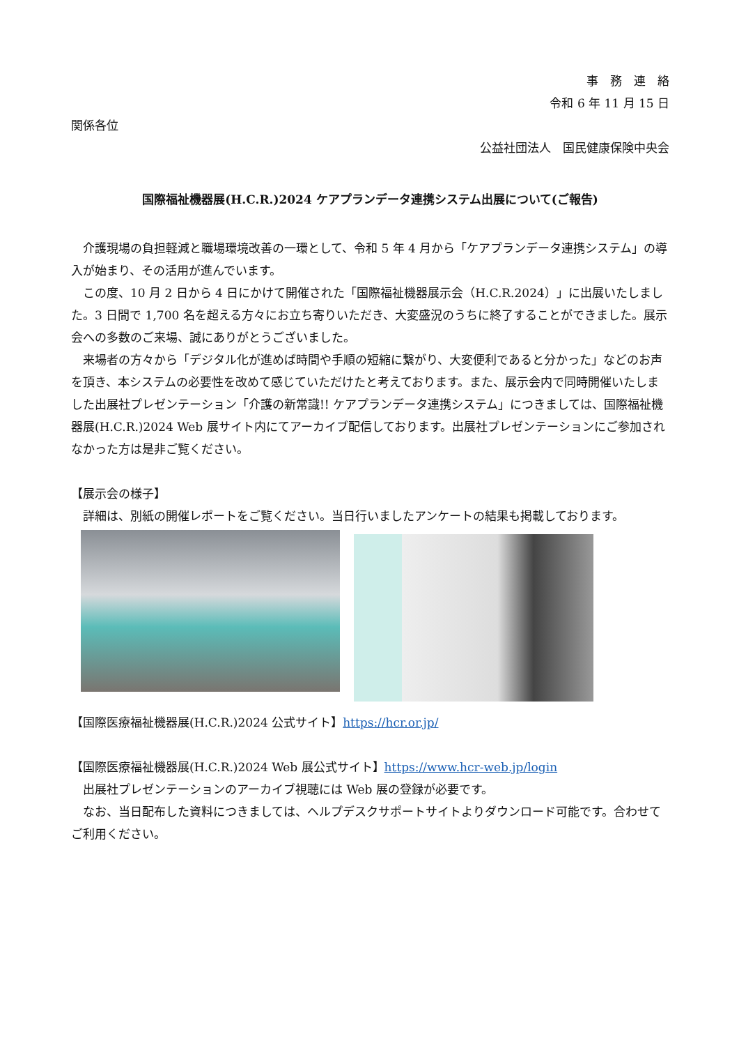事　務　連　絡
令和 6 年 11 月 15 日
関係各位
公益社団法人　国民健康保険中央会
国際福祉機器展(H.C.R.)2024 ケアプランデータ連携システム出展について(ご報告)
介護現場の負担軽減と職場環境改善の一環として、令和 5 年 4 月から「ケアプランデータ連携システム」の導入が始まり、その活用が進んでいます。
この度、10 月 2 日から 4 日にかけて開催された「国際福祉機器展示会（H.C.R.2024）」に出展いたしました。3 日間で 1,700 名を超える方々にお立ち寄りいただき、大変盛況のうちに終了することができました。展示会への多数のご来場、誠にありがとうございました。
来場者の方々から「デジタル化が進めば時間や手順の短縮に繋がり、大変便利であると分かった」などのお声を頂き、本システムの必要性を改めて感じていただけたと考えております。また、展示会内で同時開催いたしました出展社プレゼンテーション「介護の新常識!! ケアプランデータ連携システム」につきましては、国際福祉機器展(H.C.R.)2024 Web 展サイト内にてアーカイブ配信しております。出展社プレゼンテーションにご参加されなかった方は是非ご覧ください。
【展示会の様子】
詳細は、別紙の開催レポートをご覧ください。当日行いましたアンケートの結果も掲載しております。
【国際医療福祉機器展(H.C.R.)2024 公式サイト】https://hcr.or.jp/
【国際医療福祉機器展(H.C.R.)2024 Web 展公式サイト】https://www.hcr-web.jp/login
出展社プレゼンテーションのアーカイブ視聴には Web 展の登録が必要です。
なお、当日配布した資料につきましては、ヘルプデスクサポートサイトよりダウンロード可能です。合わせてご利用ください。